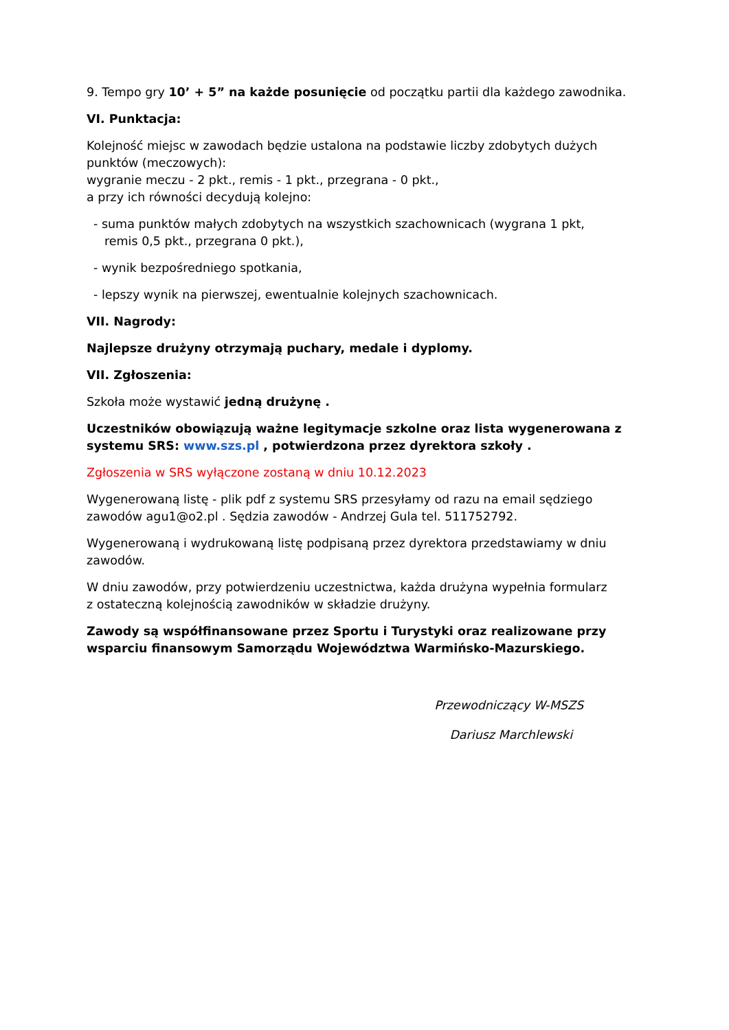9. Tempo gry 10’ + 5” na każde posunięcie od początku partii dla każdego zawodnika.
VI. Punktacja:
Kolejność miejsc w zawodach będzie ustalona na podstawie liczby zdobytych dużych punktów (meczowych):
wygranie meczu - 2 pkt., remis - 1 pkt., przegrana - 0 pkt.,
a przy ich równości decydują kolejno:
- suma punktów małych zdobytych na wszystkich szachownicach (wygrana 1 pkt,
remis 0,5 pkt., przegrana 0 pkt.),
- wynik bezpośredniego spotkania,
- lepszy wynik na pierwszej, ewentualnie kolejnych szachownicach.
VII. Nagrody:
Najlepsze drużyny otrzymają puchary, medale i dyplomy.
VII. Zgłoszenia:
Szkoła może wystawić jedną drużynę .
Uczestników obowiązują ważne legitymacje szkolne oraz lista wygenerowana z systemu SRS: www.szs.pl , potwierdzona przez dyrektora szkoły .
Zgłoszenia w SRS wyłączone zostaną w dniu 10.12.2023
Wygenerowaną listę - plik pdf z systemu SRS przesyłamy od razu na email sędziego zawodów agu1@o2.pl . Sędzia zawodów - Andrzej Gula tel. 511752792.
Wygenerowaną i wydrukowaną listę podpisaną przez dyrektora przedstawiamy w dniu zawodów.
W dniu zawodów, przy potwierdzeniu uczestnictwa, każda drużyna wypełnia formularz
z ostateczną kolejnością zawodników w składzie drużyny.
Zawody są współfinansowane przez Sportu i Turystyki oraz realizowane przy wsparciu finansowym Samorządu Województwa Warmińsko-Mazurskiego.
Przewodniczący W-MSZS
Dariusz Marchlewski